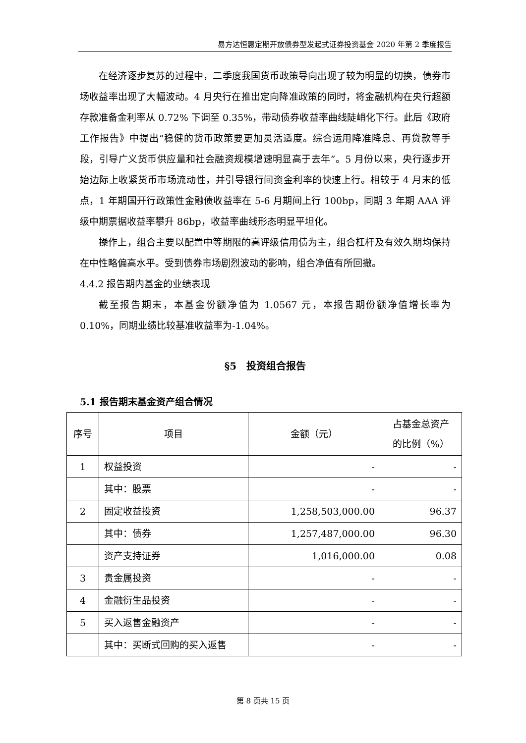易方达恒惠定期开放债券型发起式证券投资基金 2020 年第 2 季度报告
在经济逐步复苏的过程中，二季度我国货币政策导向出现了较为明显的切换，债券市场收益率出现了大幅波动。4 月央行在推出定向降准政策的同时，将金融机构在央行超额存款准备金利率从 0.72% 下调至 0.35%，带动债券收益率曲线陡峭化下行。此后《政府工作报告》中提出“稳健的货币政策要更加灵活适度。综合运用降准降息、再贷款等手段，引导广义货币供应量和社会融资规模增速明显高于去年”。5 月份以来，央行逐步开始边际上收紧货币市场流动性，并引导银行间资金利率的快速上行。相较于 4 月末的低点，1 年期国开行政策性金融债收益率在 5-6 月期间上行 100bp，同期 3 年期 AAA 评级中期票据收益率攀升 86bp，收益率曲线形态明显平坦化。
操作上，组合主要以配置中等期限的高评级信用债为主，组合杠杆及有效久期均保持在中性略偏高水平。受到债券市场剧烈波动的影响，组合净值有所回撤。
4.4.2 报告期内基金的业绩表现
截至报告期末，本基金份额净值为 1.0567 元，本报告期份额净值增长率为 0.10%，同期业绩比较基准收益率为-1.04%。
§5　投资组合报告
5.1 报告期末基金资产组合情况
| 序号 | 项目 | 金额（元） | 占基金总资产 的比例（%） |
| --- | --- | --- | --- |
| 1 | 权益投资 | - | - |
| | 其中：股票 | - | - |
| 2 | 固定收益投资 | 1,258,503,000.00 | 96.37 |
| | 其中：债券 | 1,257,487,000.00 | 96.30 |
| | 资产支持证券 | 1,016,000.00 | 0.08 |
| 3 | 贵金属投资 | - | - |
| 4 | 金融衍生品投资 | - | - |
| 5 | 买入返售金融资产 | - | - |
| | 其中：买断式回购的买入返售 | - | - |
第 8 页共 15 页